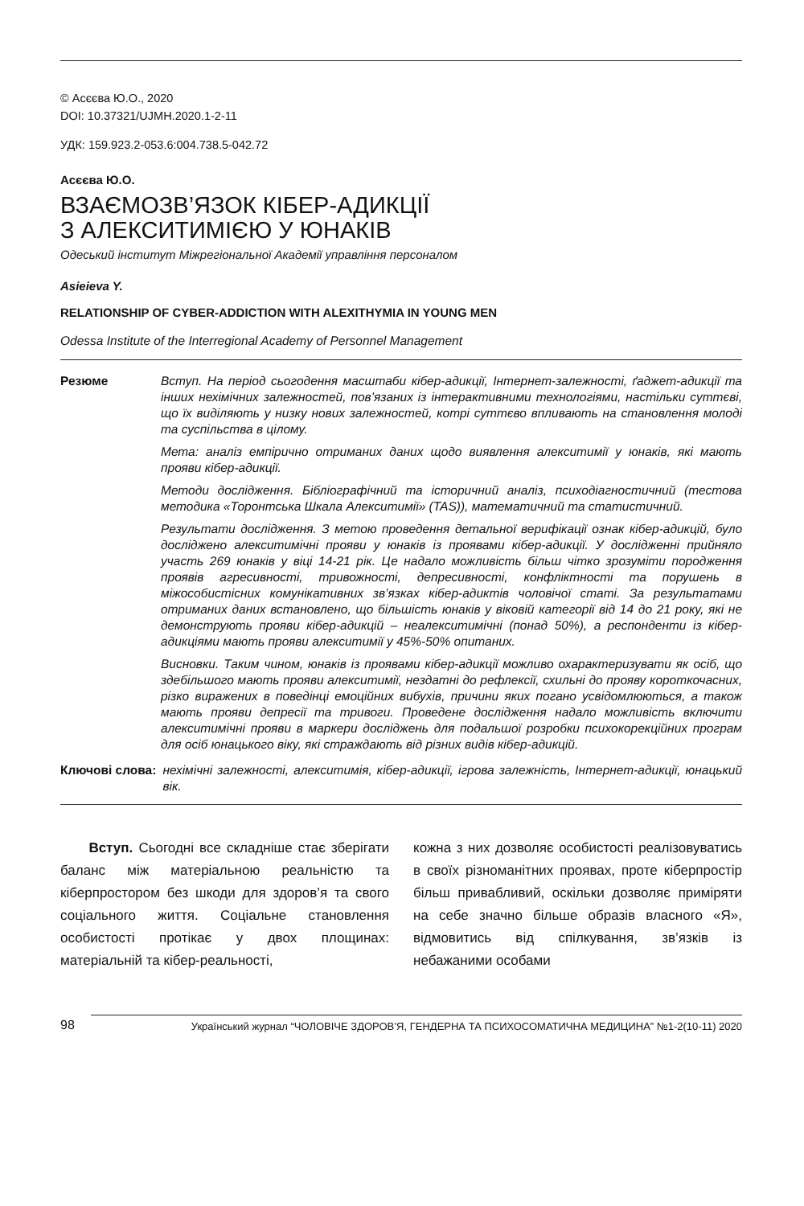© Асєєва Ю.О., 2020
DOI: 10.37321/UJMH.2020.1-2-11
УДК: 159.923.2-053.6:004.738.5-042.72
Асєєва Ю.О.
ВЗАЄМОЗВ’ЯЗОК КІБЕР-АДИКЦІЇ
З АЛЕКСИТИМІЄЮ У ЮНАКІВ
Одеський інститут Міжрегіональної Академії управління персоналом
Asieieva Y.
RELATIONSHIP OF CYBER-ADDICTION WITH ALEXITHYMIA IN YOUNG MEN
Odessa Institute of the Interregional Academy of Personnel Management
Резюме Вступ. На період сьогодення масштаби кібер-адикції, Інтернет-залежності, ґаджет-адикції та інших нехімічних залежностей, пов’язаних із інтерактивними технологіями, настільки суттєві, що їх виділяють у низку нових залежностей, котрі суттєво впливають на становлення молоді та суспільства в цілому.
Мета: аналіз емпірично отриманих даних щодо виявлення алекситимії у юнаків, які мають прояви кібер-адикції.
Методи дослідження. Бібліографічний та історичний аналіз, психодіагностичний (тестова методика «Торонтська Шкала Алекситимії» (TAS)), математичний та статистичний.
Результати дослідження. З метою проведення детальної верифікації ознак кібер-адикцій, було досліджено алекситимічні прояви у юнаків із проявами кібер-адикції. У дослідженні прийняло участь 269 юнаків у віці 14-21 рік. Це надало можливість більш чітко зрозуміти породження проявів агресивності, тривожності, депресивності, конфліктності та порушень в міжособистісних комунікативних зв’язках кібер-адиктів чоловічої статі. За результатами отриманих даних встановлено, що більшість юнаків у віковій категорії від 14 до 21 року, які не демонструють прояви кібер-адикцій – неалекситимічні (понад 50%), а респонденти із кібер-адикціями мають прояви алекситимії у 45%-50% опитаних.
Висновки. Таким чином, юнаків із проявами кібер-адикції можливо охарактеризувати як осіб, що здебільшого мають прояви алекситимії, нездатні до рефлексії, схильні до прояву короткочасних, різко виражених в поведінці емоційних вибухів, причини яких погано усвідомлюються, а також мають прояви депресії та тривоги. Проведене дослідження надало можливість включити алекситимічні прояви в маркери досліджень для подальшої розробки психокорекційних програм для осіб юнацького віку, які страждають від різних видів кібер-адикцій.
Ключові слова: нехімічні залежності, алекситимія, кібер-адикції, ігрова залежність, Інтернет-адикції, юнацький вік.
Вступ. Сьогодні все складніше стає зберігати баланс між матеріальною реальністю та кіберпростором без шкоди для здоров’я та свого соціального життя. Соціальне становлення особистості протікає у двох площинах: матеріальній та кібер-реальності,
кожна з них дозволяє особистості реалізовуватись в своїх різноманітних проявах, проте кіберпростір більш привабливий, оскільки дозволяє приміряти на себе значно більше образів власного «Я», відмовитись від спілкування, зв’язків із небажаними особами
98 Український журнал “ЧОЛОВІЧЕ ЗДОРОВ’Я, ГЕНДЕРНА ТА ПСИХОСОМАТИЧНА МЕДИЦИНА” №1-2(10-11) 2020